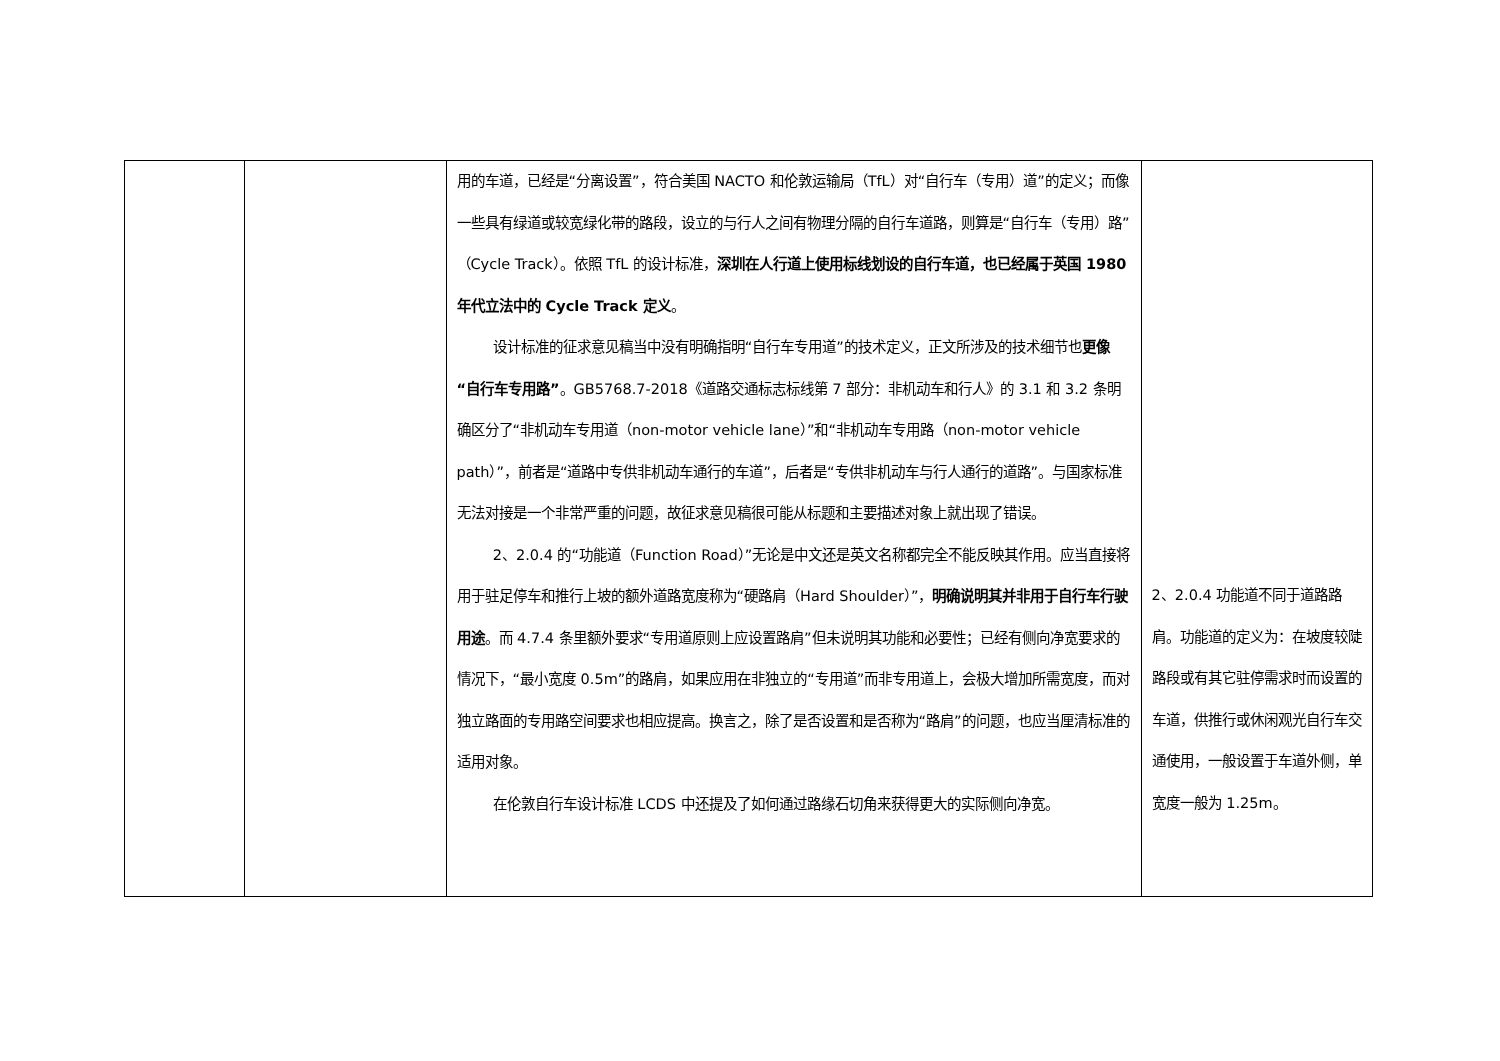| | | 用的车道，已经是“分离设置”，符合美国 NACTO 和伦敦运输局（TfL）对“自行车（专用）道”的定义；而像一些具有绿道或较宽绿化带的路段，设立的与行人之间有物理分隔的自行车道路，则算是“自行车（专用）路”（Cycle Track）。依照 TfL 的设计标准， 深圳在人行道上使用标线划设的自行车道，也已经属于英国 1980 年代立法中的 Cycle Track 定义 。 设计标准的征求意见稿当中没有明确指明“自行车专用道”的技术定义，正文所涉及的技术细节也 更像“自行车专用路” 。GB5768.7-2018《道路交通标志标线第 7 部分：非机动车和行人》的 3.1 和 3.2 条明确区分了“非机动车专用道（non-motor vehicle lane）”和“非机动车专用路（non-motor vehicle path）”，前者是“道路中专供非机动车通行的车道”，后者是“专供非机动车与行人通行的道路”。与国家标准无法对接是一个非常严重的问题，故征求意见稿很可能从标题和主要描述对象上就出现了错误。 2、2.0.4 的“功能道（Function Road）”无论是中文还是英文名称都完全不能反映其作用。应当直接将用于驻足停车和推行上坡的额外道路宽度称为“硬路肩（Hard Shoulder）”， 明确说明其并非用于自行车行驶用途 。而 4.7.4 条里额外要求“专用道原则上应设置路肩”但未说明其功能和必要性；已经有侧向净宽要求的情况下，“最小宽度 0.5m”的路肩，如果应用在非独立的“专用道”而非专用道上，会极大增加所需宽度，而对独立路面的专用路空间要求也相应提高。换言之，除了是否设置和是否称为“路肩”的问题，也应当厘清标准的适用对象。 在伦敦自行车设计标准 LCDS 中还提及了如何通过路缘石切角来获得更大的实际侧向净宽。 | 2、2.0.4 功能道不同于道路路肩。功能道的定义为：在坡度较陡路段或有其它驻停需求时而设置的车道，供推行或休闲观光自行车交通使用，一般设置于车道外侧，单宽度一般为 1.25m。 |